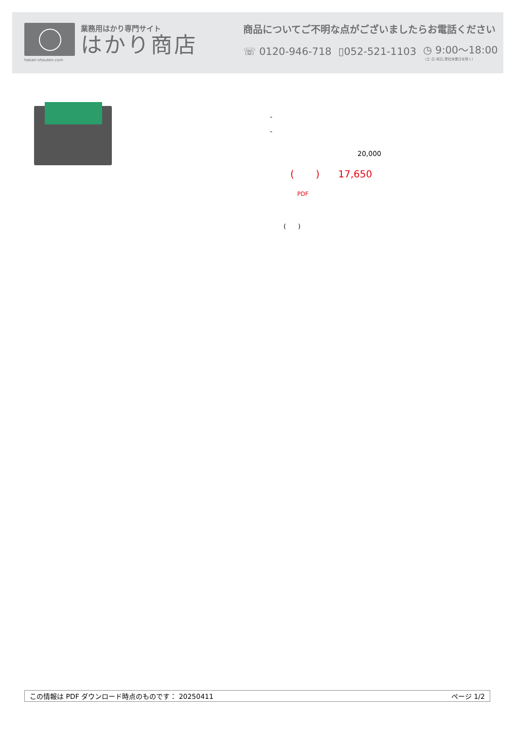hakari-shouten.com
業務用はかり専門サイト
はかり商店
商品についてご不明な点がございましたらお電話ください
☏ 0120-946-718 ▯052-521-1103 ◷ 9:00〜18:00
（土･日･祝日､弊社休業日を除く）
-
-
20,000
( ) 17,650
PDF
( )
この情報は PDF ダウンロード時点のものです： 20250411 ページ 1/2